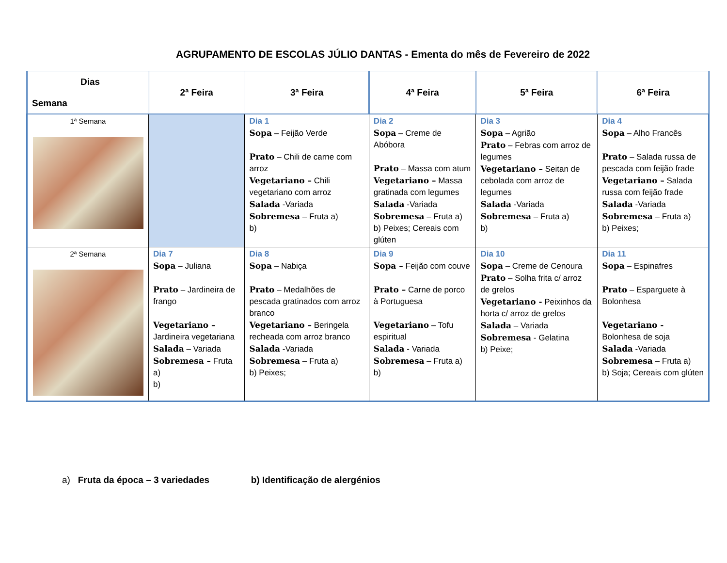AGRUPAMENTO DE ESCOLAS JÚLIO DANTAS - Ementa do mês de Fevereiro de 2022
| Dias Semana | 2ª Feira | 3ª Feira | 4ª Feira | 5ª Feira | 6ª Feira |
| --- | --- | --- | --- | --- | --- |
| 1ª Semana | | Dia 1 Sopa – Feijão Verde Prato – Chili de carne com arroz Vegetariano – Chili vegetariano com arroz Salada -Variada Sobremesa – Fruta a) b) | Dia 2 Sopa – Creme de Abóbora Prato – Massa com atum Vegetariano – Massa gratinada com legumes Salada -Variada Sobremesa – Fruta a) b) Peixes; Cereais com glúten | Dia 3 Sopa – Agrião Prato – Febras com arroz de legumes Vegetariano – Seitan de cebolada com arroz de legumes Salada -Variada Sobremesa – Fruta a) b) | Dia 4 Sopa – Alho Francês Prato – Salada russa de pescada com feijão frade Vegetariano – Salada russa com feijão frade Salada -Variada Sobremesa – Fruta a) b) Peixes; |
| 2ª Semana | Dia 7 Sopa – Juliana Prato – Jardineira de frango Vegetariano – Jardineira vegetariana Salada – Variada Sobremesa – Fruta a) b) | Dia 8 Sopa – Nabiça Prato – Medalhões de pescada gratinados com arroz branco Vegetariano – Beringela recheada com arroz branco Salada -Variada Sobremesa – Fruta a) b) Peixes; | Dia 9 Sopa – Feijão com couve Prato – Carne de porco à Portuguesa Vegetariano – Tofu espiritual Salada - Variada Sobremesa – Fruta a) b) | Dia 10 Sopa – Creme de Cenoura Prato – Solha frita c/ arroz de grelos Vegetariano - Peixinhos da horta c/ arroz de grelos Salada – Variada Sobremesa - Gelatina b) Peixe; | Dia 11 Sopa – Espinafres Prato – Esparguete à Bolonhesa Vegetariano - Bolonhesa de soja Salada -Variada Sobremesa – Fruta a) b) Soja; Cereais com glúten |
a) Fruta da época – 3 variedades b) Identificação de alergénios